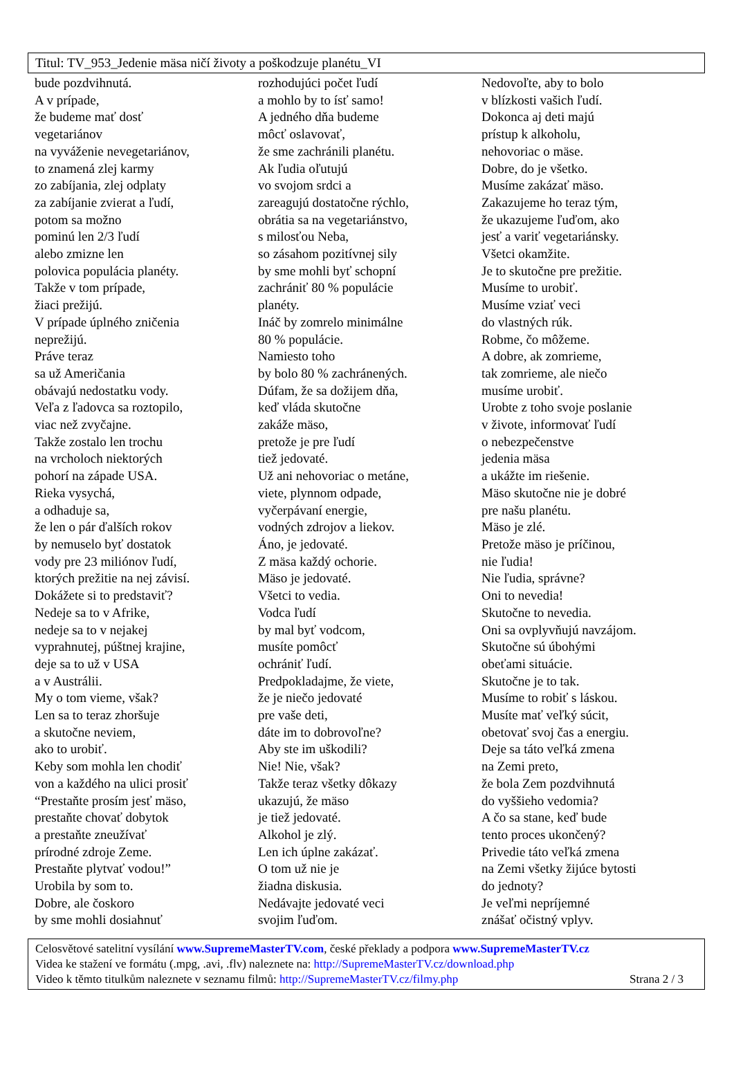Titul: TV_953_Jedenie mäsa ničí životy a poškodzuje planétu_VI
bude pozdvihnutá.
A v prípade,
že budeme mať dosť
vegetariánov
na vyváženie nevegetariánov,
to znamená zlej karmy
zo zabíjania, zlej odplaty
za zabíjanie zvierat a ľudí,
potom sa možno
pominú len 2/3 ľudí
alebo zmizne len
polovica populácia planéty.
Takže v tom prípade,
žiaci prežijú.
V prípade úplného zničenia
neprežijú.
Práve teraz
sa už Američania
obávajú nedostatku vody.
Veľa z ľadovca sa roztopilo,
viac než zvyčajne.
Takže zostalo len trochu
na vrcholoch niektorých
pohorí na západe USA.
Rieka vysychá,
a odhaduje sa,
že len o pár ďalších rokov
by nemuselo byť dostatok
vody pre 23 miliónov ľudí,
ktorých prežitie na nej závisí.
Dokážete si to predstaviť?
Nedeje sa to v Afrike,
nedeje sa to v nejakej
vyprahnutej, púštnej krajine,
deje sa to už v USA
a v Austrálii.
My o tom vieme, však?
Len sa to teraz zhoršuje
a skutočne neviem,
ako to urobiť.
Keby som mohla len chodiť
von a každého na ulici prosiť
“Prestaňte prosím jesť mäso,
prestaňte chovať dobytok
a prestaňte zneužívať
prírodné zdroje Zeme.
Prestaňte plytvať vodou!”
Urobila by som to.
Dobre, ale čoskoro
by sme mohli dosiahnuť
rozhodujúci počet ľudí
a mohlo by to ísť samo!
A jedného dňa budeme
môcť oslavovať,
že sme zachránili planétu.
Ak ľudia oľutujú
vo svojom srdci a
zareagujú dostatočne rýchlo,
obrátia sa na vegetariánstvo,
s milosťou Neba,
so zásahom pozitívnej sily
by sme mohli byť schopní
zachrániť 80 % populácie
planéty.
Ináč by zomrelo minimálne
80 % populácie.
Namiesto toho
by bolo 80 % zachránených.
Dúfam, že sa dožijem dňa,
keď vláda skutočne
zakáže mäso,
pretože je pre ľudí
tiež jedovaté.
Už ani nehovoriac o metáne,
viete, plynnom odpade,
vyčerpávaní energie,
vodných zdrojov a liekov.
Áno, je jedovaté.
Z mäsa každý ochorie.
Mäso je jedovaté.
Všetci to vedia.
Vodca ľudí
by mal byť vodcom,
musíte pomôcť
ochrániť ľudí.
Predpokladajme, že viete,
že je niečo jedovaté
pre vaše deti,
dáte im to dobrovoľne?
Aby ste im uškodili?
Nie! Nie, však?
Takže teraz všetky dôkazy
ukazujú, že mäso
je tiež jedovaté.
Alkohol je zlý.
Len ich úplne zakázať.
O tom už nie je
žiadna diskusia.
Nedávajte jedovaté veci
svojim ľuďom.
Nedovoľte, aby to bolo
v blízkosti vašich ľudí.
Dokonca aj deti majú
prístup k alkoholu,
nehovoriac o mäse.
Dobre, do je všetko.
Musíme zakázať mäso.
Zakazujeme ho teraz tým,
že ukazujeme ľuďom, ako
jesť a variť vegetariánsky.
Všetci okamžite.
Je to skutočne pre prežitie.
Musíme to urobiť.
Musíme vziať veci
do vlastných rúk.
Robme, čo môžeme.
A dobre, ak zomrieme,
tak zomrieme, ale niečo
musíme urobiť.
Urobte z toho svoje poslanie
v živote, informovať ľudí
o nebezpečenstve
jedenia mäsa
a ukážte im riešenie.
Mäso skutočne nie je dobré
pre našu planétu.
Mäso je zlé.
Pretože mäso je príčinou,
nie ľudia!
Nie ľudia, správne?
Oni to nevedia!
Skutočne to nevedia.
Oni sa ovplyvňujú navzájom.
Skutočne sú úbohými
obeťami situácie.
Skutočne je to tak.
Musíme to robiť s láskou.
Musíte mať veľký súcit,
obetovať svoj čas a energiu.
Deje sa táto veľká zmena
na Zemi preto,
že bola Zem pozdvihnutá
do vyššieho vedomia?
A čo sa stane, keď bude
tento proces ukončený?
Privedie táto veľká zmena
na Zemi všetky žijúce bytosti
do jednoty?
Je veľmi nepríjemné
znášať očistný vplyv.
Celosvětové satelitní vysílání www.SupremeMasterTV.com, české překlady a podpora www.SupremeMasterTV.cz
Videa ke stažení ve formátu (.mpg, .avi, .flv) naleznete na: http://SupremeMasterTV.cz/download.php
Video k těmto titulkům naleznete v seznamu filmů: http://SupremeMasterTV.cz/filmy.php Strana 2 / 3